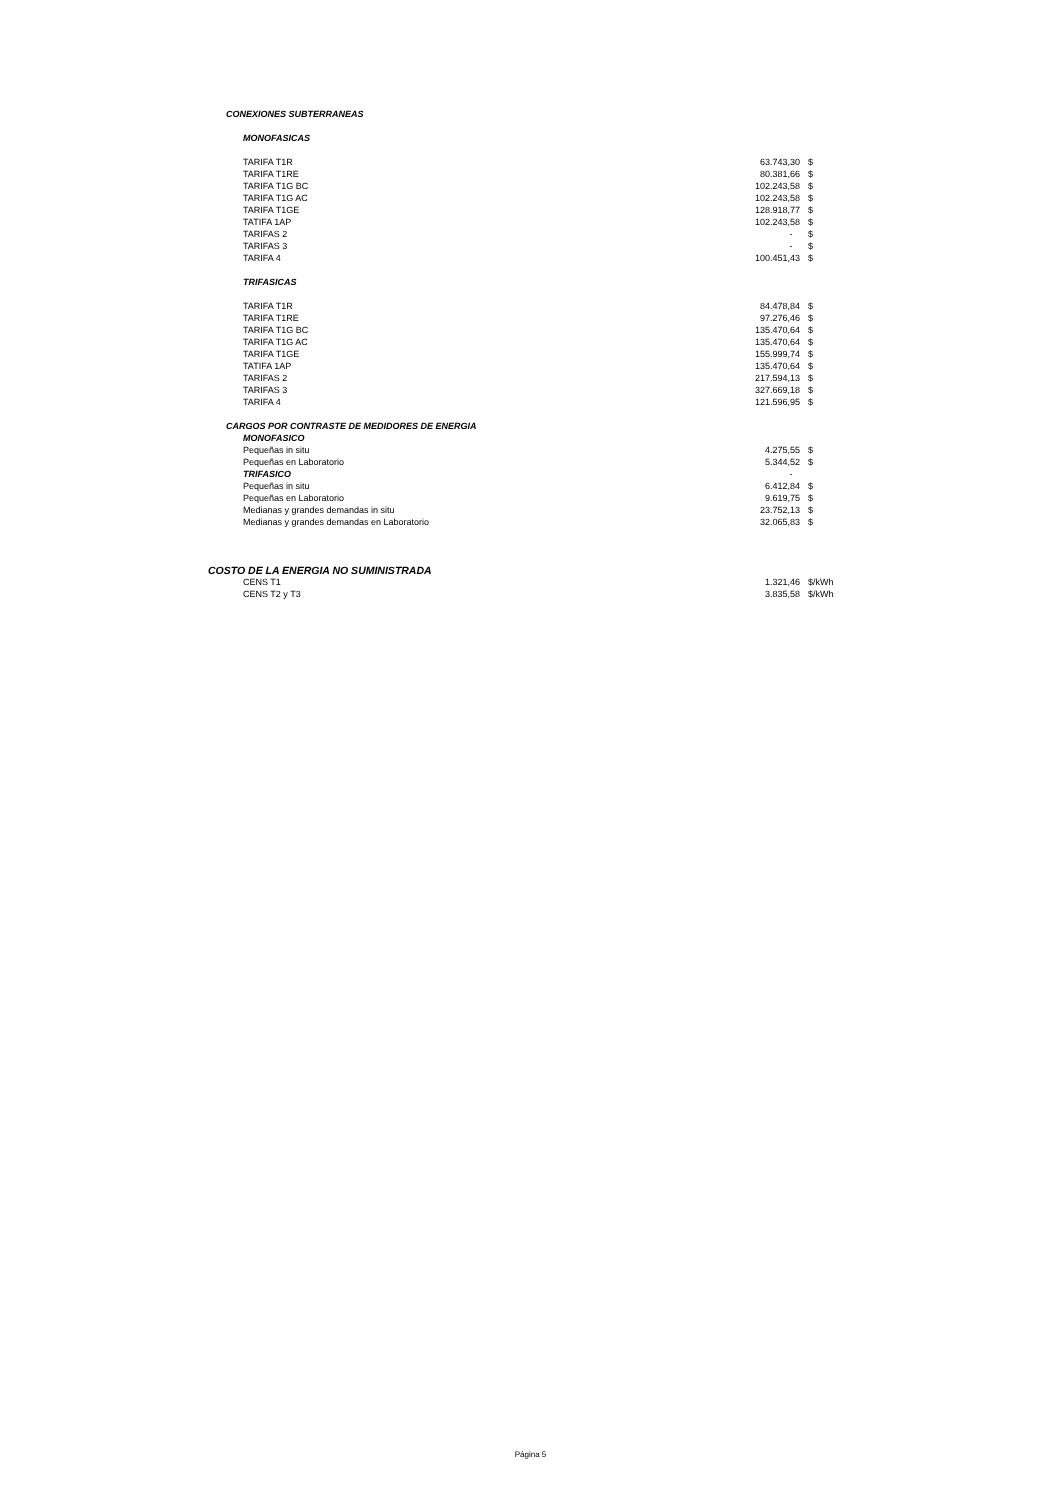| CONEXIONES SUBTERRANEAS | | |
| MONOFASICAS | | |
| TARIFA T1R | 63.743,30 | $ |
| TARIFA T1RE | 80.381,66 | $ |
| TARIFA T1G BC | 102.243,58 | $ |
| TARIFA T1G AC | 102.243,58 | $ |
| TARIFA T1GE | 128.918,77 | $ |
| TATIFA 1AP | 102.243,58 | $ |
| TARIFAS 2 | - | $ |
| TARIFAS 3 | - | $ |
| TARIFA 4 | 100.451,43 | $ |
| TRIFASICAS | | |
| TARIFA T1R | 84.478,84 | $ |
| TARIFA T1RE | 97.276,46 | $ |
| TARIFA T1G BC | 135.470,64 | $ |
| TARIFA T1G AC | 135.470,64 | $ |
| TARIFA T1GE | 155.999,74 | $ |
| TATIFA 1AP | 135.470,64 | $ |
| TARIFAS 2 | 217.594,13 | $ |
| TARIFAS 3 | 327.669,18 | $ |
| TARIFA 4 | 121.596,95 | $ |
| CARGOS POR CONTRASTE DE MEDIDORES DE ENERGIA | | |
| MONOFASICO | | |
| Pequeñas in situ | 4.275,55 | $ |
| Pequeñas en Laboratorio | 5.344,52 | $ |
| TRIFASICO | - | |
| Pequeñas in situ | 6.412,84 | $ |
| Pequeñas en Laboratorio | 9.619,75 | $ |
| Medianas y grandes demandas in situ | 23.752,13 | $ |
| Medianas y grandes demandas en Laboratorio | 32.065,83 | $ |
| COSTO DE LA ENERGIA NO SUMINISTRADA | | |
| CENS T1 | 1.321,46 | $/kWh |
| CENS T2 y T3 | 3.835,58 | $/kWh |
Página 5